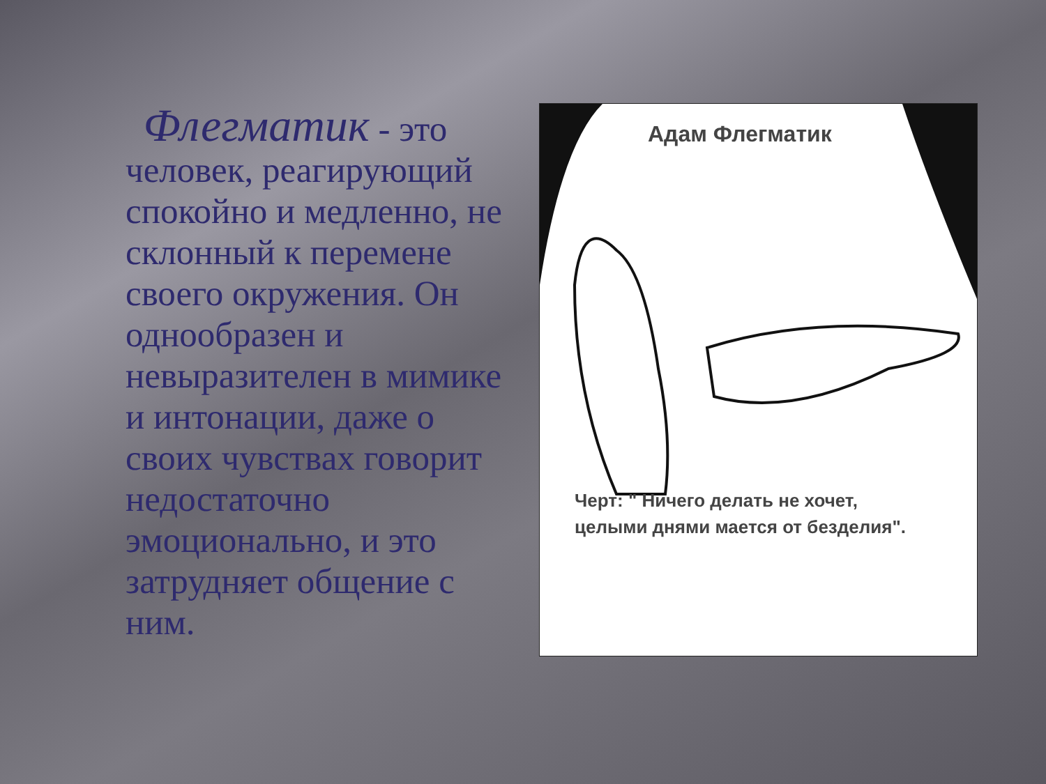Флегматик - это человек, реагирующий спокойно и медленно, не склонный к перемене своего окружения. Он однообразен и невыразителен в мимике и интонации, даже о своих чувствах говорит недостаточно эмоционально, и это затрудняет общение с ним.
Адам Флегматик
Черт: " Ничего делать не хочет,
целыми днями мается от безделия".